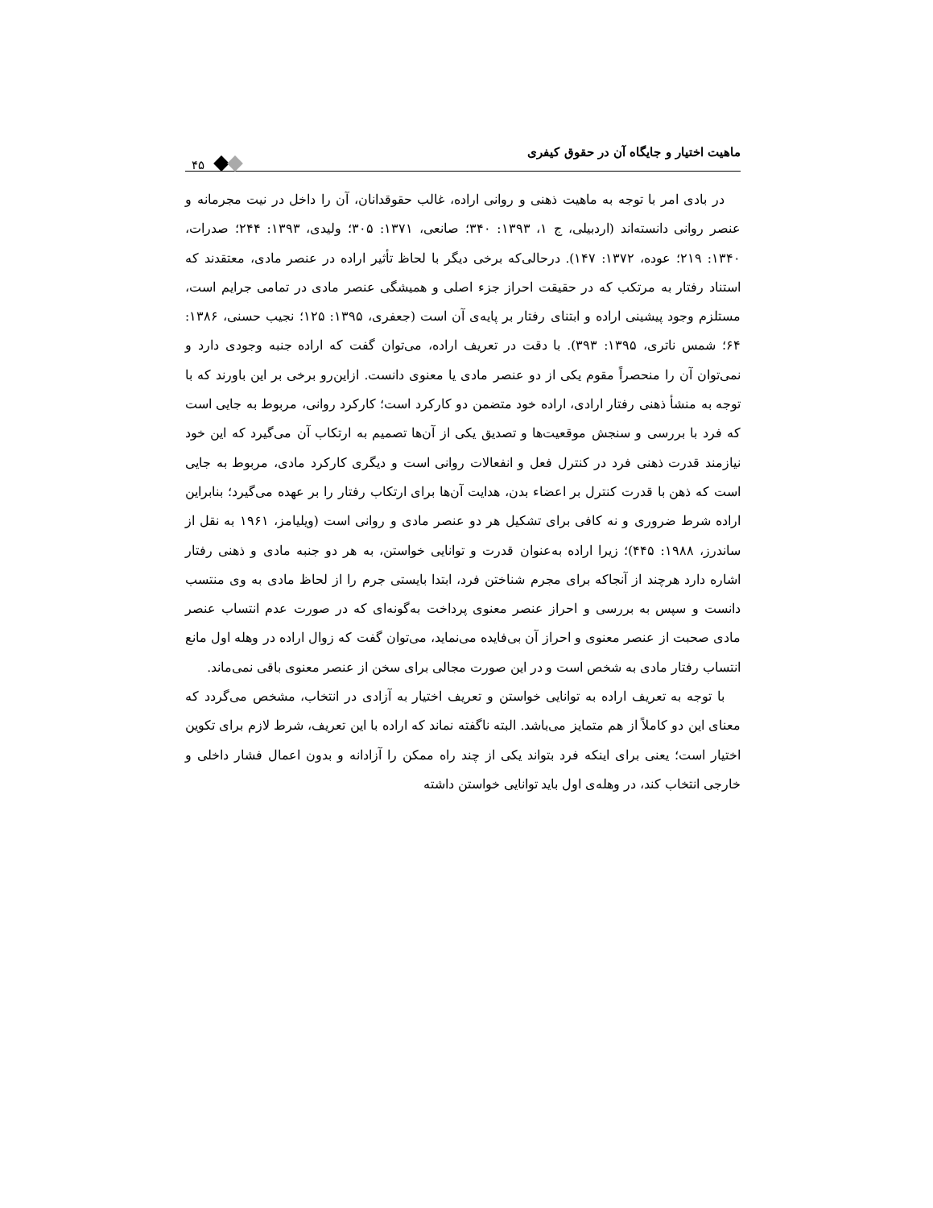ماهیت اختیار و جایگاه آن در حقوق کیفری
۴۵
در بادی امر با توجه به ماهیت ذهنی و روانی اراده، غالب حقوقدانان، آن را داخل در نیت مجرمانه و عنصر روانی دانسته‌اند (اردبیلی، ج ۱، ۱۳۹۳: ۳۴۰؛ صانعی، ۱۳۷۱: ۳۰۵؛ ولیدی، ۱۳۹۳: ۲۴۴؛ صدرات، ۱۳۴۰: ۲۱۹؛ عوده، ۱۳۷۲: ۱۴۷). درحالی‌که برخی دیگر با لحاظ تأثیر اراده در عنصر مادی، معتقدند که استناد رفتار به مرتکب که در حقیقت احراز جزء اصلی و همیشگی عنصر مادی در تمامی جرایم است، مستلزم وجود پیشینی اراده و ابتنای رفتار بر پایه‌ی آن است (جعفری، ۱۳۹۵: ۱۲۵؛ نجیب حسنی، ۱۳۸۶: ۶۴؛ شمس ناتری، ۱۳۹۵: ۳۹۳). با دقت در تعریف اراده، می‌توان گفت که اراده جنبه وجودی دارد و نمی‌توان آن را منحصراً مقوم یکی از دو عنصر مادی یا معنوی دانست. ازاین‌رو برخی بر این باورند که با توجه به منشأ ذهنی رفتار ارادی، اراده خود متضمن دو کارکرد است؛ کارکرد روانی، مربوط به جایی است که فرد با بررسی و سنجش موقعیت‌ها و تصدیق یکی از آن‌ها تصمیم به ارتکاب آن می‌گیرد که این خود نیازمند قدرت ذهنی فرد در کنترل فعل و انفعالات روانی است و دیگری کارکرد مادی، مربوط به جایی است که ذهن با قدرت کنترل بر اعضاء بدن، هدایت آن‌ها برای ارتکاب رفتار را بر عهده می‌گیرد؛ بنابراین اراده شرط ضروری و نه کافی برای تشکیل هر دو عنصر مادی و روانی است (ویلیامز، ۱۹۶۱ به نقل از ساندرز، ۱۹۸۸: ۴۴۵)؛ زیرا اراده به‌عنوان قدرت و توانایی خواستن، به هر دو جنبه مادی و ذهنی رفتار اشاره دارد هرچند از آنجاکه برای مجرم شناختن فرد، ابتدا بایستی جرم را از لحاظ مادی به وی منتسب دانست و سپس به بررسی و احراز عنصر معنوی پرداخت به‌گونه‌ای که در صورت عدم انتساب عنصر مادی صحبت از عنصر معنوی و احراز آن بی‌فایده می‌نماید، می‌توان گفت که زوال اراده در وهله اول مانع انتساب رفتار مادی به شخص است و در این صورت مجالی برای سخن از عنصر معنوی باقی نمی‌ماند.
با توجه به تعریف اراده به توانایی خواستن و تعریف اختیار به آزادی در انتخاب، مشخص می‌گردد که معنای این دو کاملاً از هم متمایز می‌باشد. البته ناگفته نماند که اراده با این تعریف، شرط لازم برای تکوین اختیار است؛ یعنی برای اینکه فرد بتواند یکی از چند راه ممکن را آزادانه و بدون اعمال فشار داخلی و خارجی انتخاب کند، در وهله‌ی اول باید توانایی خواستن داشته